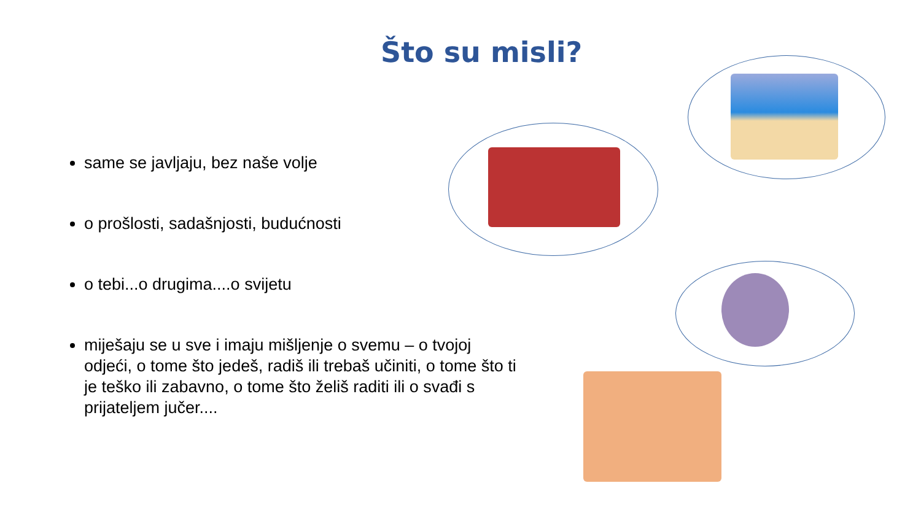Što su misli?
same se javljaju, bez naše volje
o prošlosti, sadašnjosti, budućnosti
o tebi...o drugima....o svijetu
miješaju se u sve i imaju mišljenje o svemu – o tvojoj odjeći, o tome što jedeš, radiš ili trebaš učiniti, o tome što ti je teško ili zabavno, o tome što želiš raditi ili o svađi s prijateljem jučer....